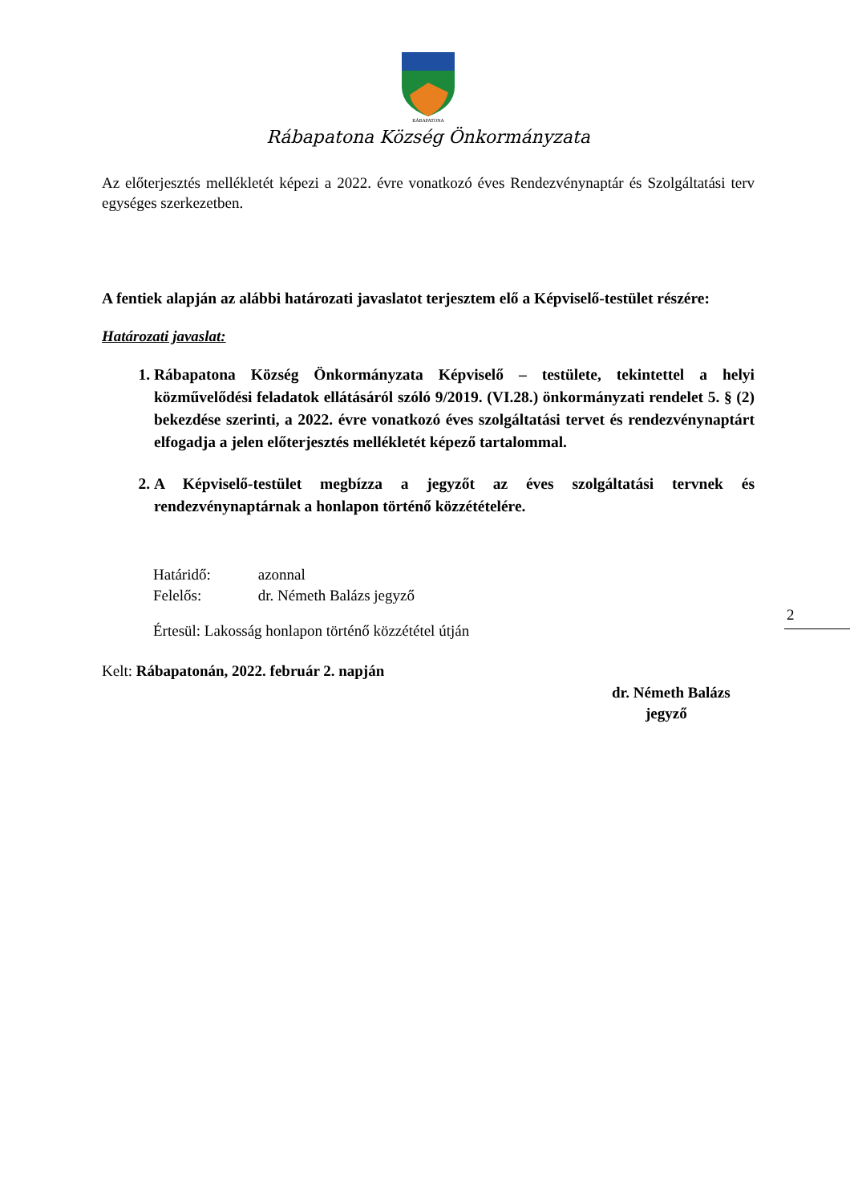RÁBAPATONA
Rábapatona Község Önkormányzata
Az előterjesztés mellékletét képezi a 2022. évre vonatkozó éves Rendezvénynaptár és Szolgáltatási terv egységes szerkezetben.
A fentiek alapján az alábbi határozati javaslatot terjesztem elő a Képviselő-testület részére:
Határozati javaslat:
1. Rábapatona Község Önkormányzata Képviselő – testülete, tekintettel a helyi közművelődési feladatok ellátásáról szóló 9/2019. (VI.28.) önkormányzati rendelet 5. § (2) bekezdése szerinti, a 2022. évre vonatkozó éves szolgáltatási tervet és rendezvénynaptárt elfogadja a jelen előterjesztés mellékletét képező tartalommal.
2. A Képviselő-testület megbízza a jegyzőt az éves szolgáltatási tervnek és rendezvénynaptárnak a honlapon történő közzétételére.
Határidő: azonnal
Felelős: dr. Németh Balázs jegyző
Értesül: Lakosság honlapon történő közzététel útján
Kelt: Rábapatonán, 2022. február 2. napján
dr. Németh Balázs
jegyző
2